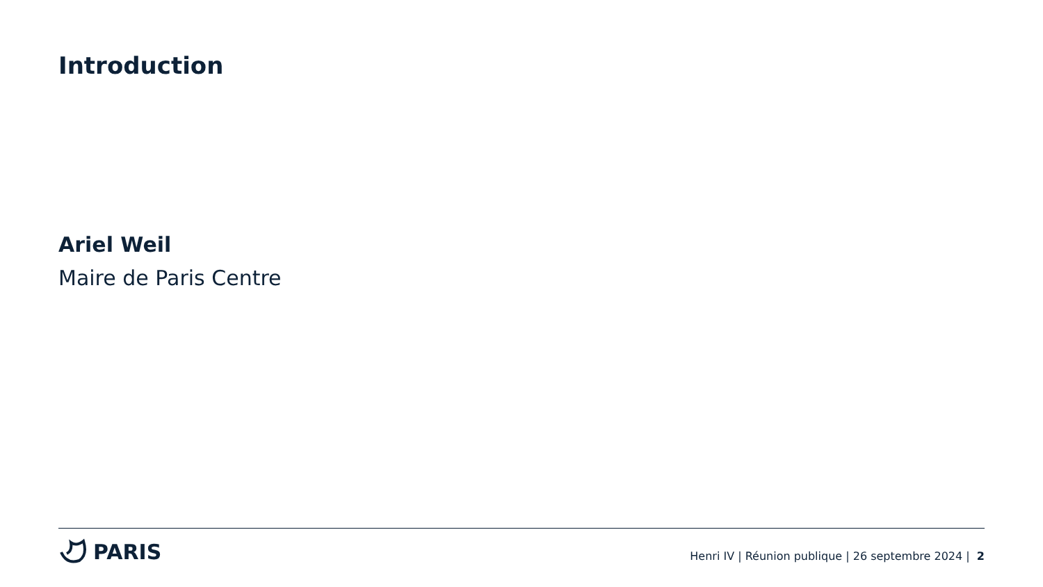Introduction
Ariel Weil
Maire de Paris Centre
PARIS
Henri IV | Réunion publique | 26 septembre 2024 | 2